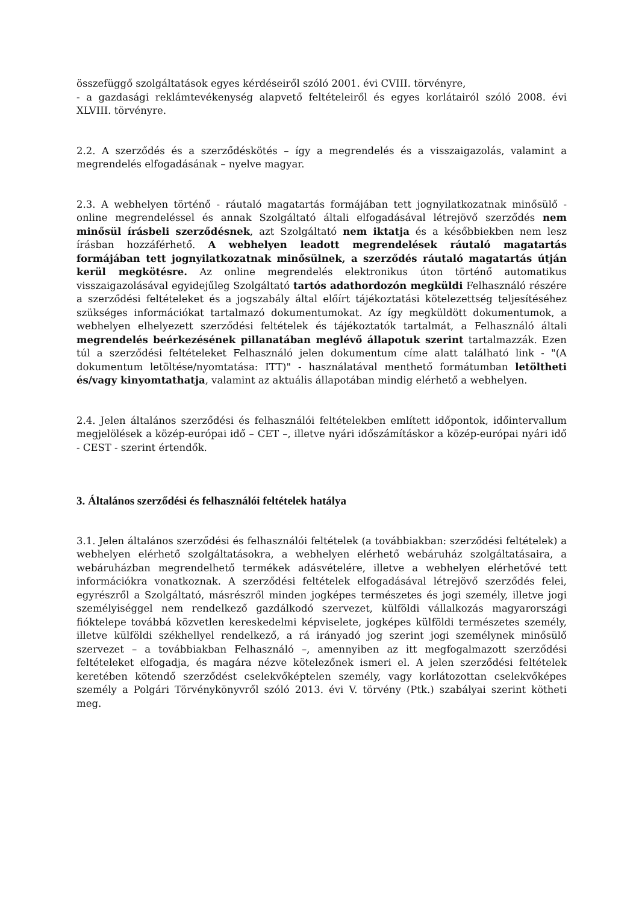összefüggő szolgáltatások egyes kérdéseiről szóló 2001. évi CVIII. törvényre,
- a gazdasági reklámtevékenység alapvető feltételeiről és egyes korlátairól szóló 2008. évi XLVIII. törvényre.
2.2. A szerződés és a szerződéskötés – így a megrendelés és a visszaigazolás, valamint a megrendelés elfogadásának – nyelve magyar.
2.3. A webhelyen történő - ráutaló magatartás formájában tett jognyilatkozatnak minősülő - online megrendeléssel és annak Szolgáltató általi elfogadásával létrejövő szerződés nem minősül írásbeli szerződésnek, azt Szolgáltató nem iktatja és a későbbiekben nem lesz írásban hozzáférhető. A webhelyen leadott megrendelések ráutaló magatartás formájában tett jognyilatkozatnak minősülnek, a szerződés ráutaló magatartás útján kerül megkötésre. Az online megrendelés elektronikus úton történő automatikus visszaigazolásával egyidejűleg Szolgáltató tartós adathordozón megküldi Felhasználó részére a szerződési feltételeket és a jogszabály által előírt tájékoztatási kötelezettség teljesítéséhez szükséges információkat tartalmazó dokumentumokat. Az így megküldött dokumentumok, a webhelyen elhelyezett szerződési feltételek és tájékoztatók tartalmát, a Felhasználó általi megrendelés beérkezésének pillanatában meglévő állapotuk szerint tartalmazzák. Ezen túl a szerződési feltételeket Felhasználó jelen dokumentum címe alatt található link - "(A dokumentum letöltése/nyomtatása: ITT)" - használatával menthető formátumban letöltheti és/vagy kinyomtathatja, valamint az aktuális állapotában mindig elérhető a webhelyen.
2.4. Jelen általános szerződési és felhasználói feltételekben említett időpontok, időintervallum megjelölések a közép-európai idő – CET –, illetve nyári időszámításkor a közép-európai nyári idő - CEST - szerint értendők.
3. Általános szerződési és felhasználói feltételek hatálya
3.1. Jelen általános szerződési és felhasználói feltételek (a továbbiakban: szerződési feltételek) a webhelyen elérhető szolgáltatásokra, a webhelyen elérhető webáruház szolgáltatásaira, a webáruházban megrendelhető termékek adásvételére, illetve a webhelyen elérhetővé tett információkra vonatkoznak. A szerződési feltételek elfogadásával létrejövő szerződés felei, egyrészről a Szolgáltató, másrészről minden jogképes természetes és jogi személy, illetve jogi személyiséggel nem rendelkező gazdálkodó szervezet, külföldi vállalkozás magyarországi fióktelepe továbbá közvetlen kereskedelmi képviselete, jogképes külföldi természetes személy, illetve külföldi székhellyel rendelkező, a rá irányadó jog szerint jogi személynek minősülő szervezet – a továbbiakban Felhasználó –, amennyiben az itt megfogalmazott szerződési feltételeket elfogadja, és magára nézve kötelezőnek ismeri el. A jelen szerződési feltételek keretében kötendő szerződést cselekvőképtelen személy, vagy korlátozottan cselekvőképes személy a Polgári Törvénykönyvről szóló 2013. évi V. törvény (Ptk.) szabályai szerint kötheti meg.